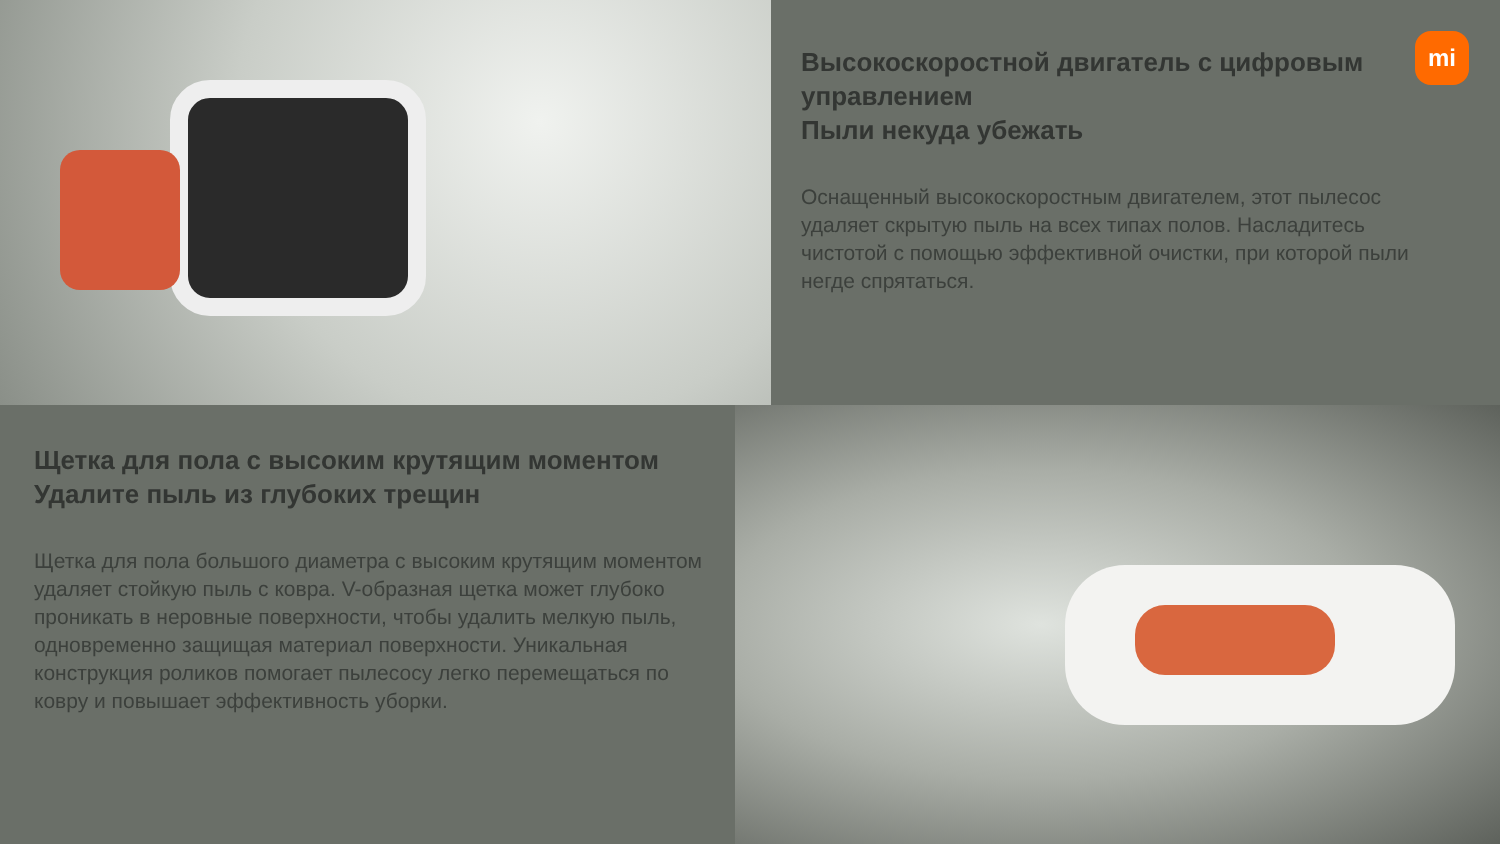Высокоскоростной двигатель с цифровым управлением
Пыли некуда убежать
Оснащенный высокоскоростным двигателем, этот пылесос удаляет скрытую пыль на всех типах полов. Насладитесь чистотой с помощью эффективной очистки, при которой пыли негде спрятаться.
mi
Щетка для пола с высоким крутящим моментом
Удалите пыль из глубоких трещин
Щетка для пола большого диаметра с высоким крутящим моментом удаляет стойкую пыль с ковра. V-образная щетка может глубоко проникать в неровные поверхности, чтобы удалить мелкую пыль, одновременно защищая материал поверхности. Уникальная конструкция роликов помогает пылесосу легко перемещаться по ковру и повышает эффективность уборки.